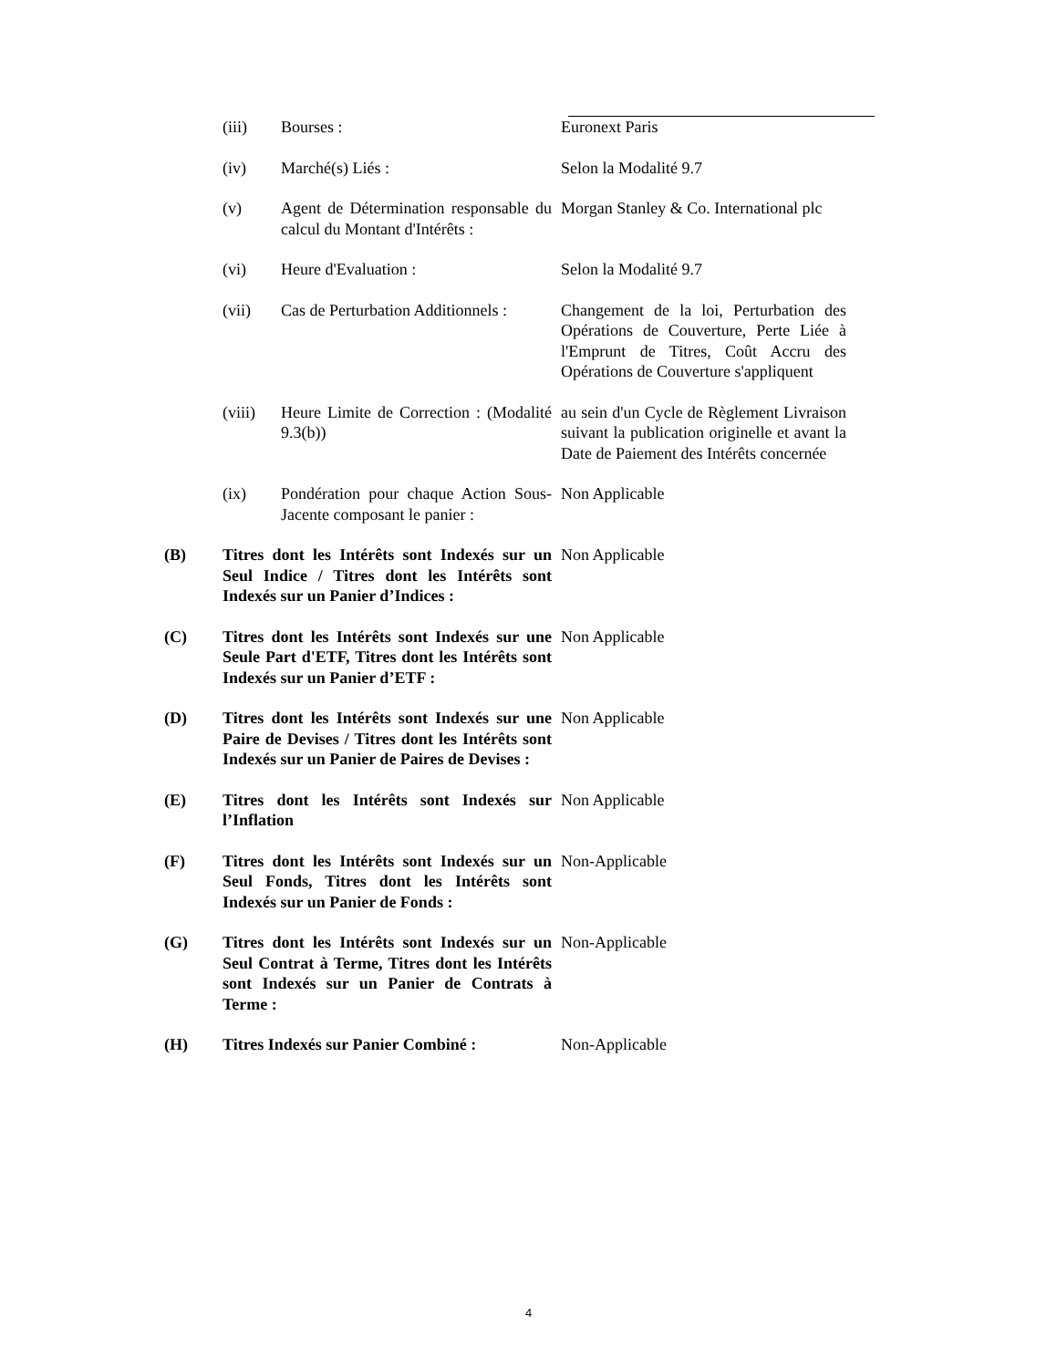(iii) Bourses : Euronext Paris
(iv) Marché(s) Liés : Selon la Modalité 9.7
(v) Agent de Détermination responsable du calcul du Montant d'Intérêts :
Morgan Stanley & Co. International plc
(vi) Heure d'Evaluation : Selon la Modalité 9.7
(vii) Cas de Perturbation Additionnels :
Changement de la loi, Perturbation des Opérations de Couverture, Perte Liée à l'Emprunt de Titres, Coût Accru des Opérations de Couverture s'appliquent
(viii)
Heure Limite de Correction : (Modalité 9.3(b))
au sein d'un Cycle de Règlement Livraison suivant la publication originelle et avant la Date de Paiement des Intérêts concernée
(ix) Pondération pour chaque Action Sous-Jacente composant le panier :
Non Applicable
(B) Titres dont les Intérêts sont Indexés sur un Seul Indice / Titres dont les Intérêts sont Indexés sur un Panier d’Indices :
Non Applicable
(C) Titres dont les Intérêts sont Indexés sur une Seule Part d'ETF, Titres dont les Intérêts sont Indexés sur un Panier d’ETF :
Non Applicable
(D) Titres dont les Intérêts sont Indexés sur une Paire de Devises / Titres dont les Intérêts sont Indexés sur un Panier de Paires de Devises :
Non Applicable
(E) Titres dont les Intérêts sont Indexés sur l’Inflation
Non Applicable
(F) Titres dont les Intérêts sont Indexés sur un Seul Fonds, Titres dont les Intérêts sont Indexés sur un Panier de Fonds :
Non-Applicable
(G) Titres dont les Intérêts sont Indexés sur un Seul Contrat à Terme, Titres dont les Intérêts sont Indexés sur un Panier de Contrats à Terme :
Non-Applicable
(H) Titres Indexés sur Panier Combiné :
Non-Applicable
4